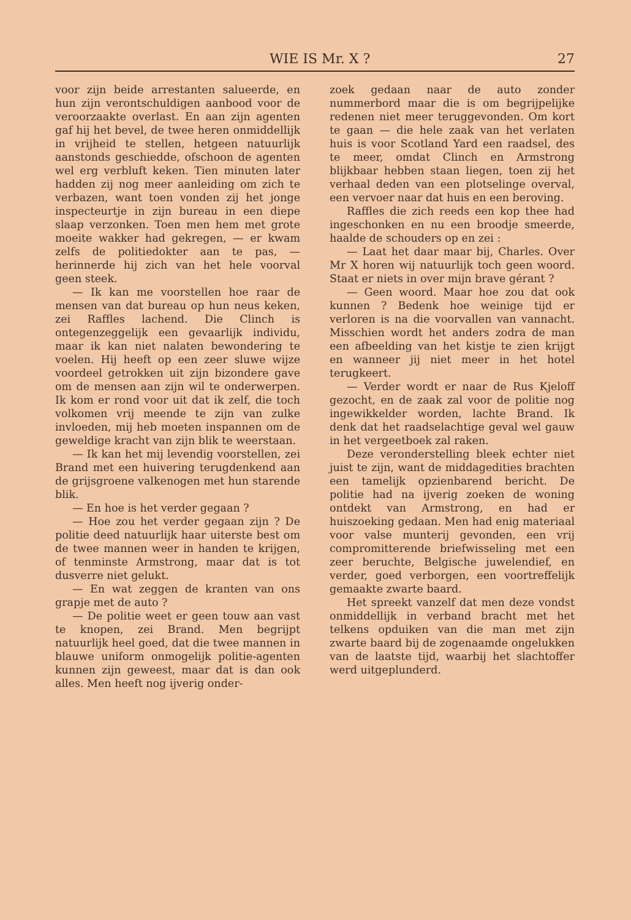WIE IS Mr. X ? 27
voor zijn beide arrestanten salueerde, en hun zijn verontschuldigen aanbood voor de veroorzaakte overlast. En aan zijn agenten gaf hij het bevel, de twee heren onmiddellijk in vrijheid te stellen, hetgeen natuurlijk aanstonds geschiedde, ofschoon de agenten wel erg verbluft keken. Tien minuten later hadden zij nog meer aanleiding om zich te verbazen, want toen vonden zij het jonge inspecteurtje in zijn bureau in een diepe slaap verzonken. Toen men hem met grote moeite wakker had gekregen, — er kwam zelfs de politiedokter aan te pas, — herinnerde hij zich van het hele voorval geen steek.
— Ik kan me voorstellen hoe raar de mensen van dat bureau op hun neus keken, zei Raffles lachend. Die Clinch is ontegenzeggelijk een gevaarlijk individu, maar ik kan niet nalaten bewondering te voelen. Hij heeft op een zeer sluwe wijze voordeel getrokken uit zijn bizondere gave om de mensen aan zijn wil te onderwerpen. Ik kom er rond voor uit dat ik zelf, die toch volkomen vrij meende te zijn van zulke invloeden, mij heb moeten inspannen om de geweldige kracht van zijn blik te weerstaan.
— Ik kan het mij levendig voorstellen, zei Brand met een huivering terugdenkend aan de grijsgroene valkenogen met hun starende blik.
— En hoe is het verder gegaan ?
— Hoe zou het verder gegaan zijn ? De politie deed natuurlijk haar uiterste best om de twee mannen weer in handen te krijgen, of tenminste Armstrong, maar dat is tot dusverre niet gelukt.
— En wat zeggen de kranten van ons grapje met de auto ?
— De politie weet er geen touw aan vast te knopen, zei Brand. Men begrijpt natuurlijk heel goed, dat die twee mannen in blauwe uniform onmogelijk politie-agenten kunnen zijn geweest, maar dat is dan ook alles. Men heeft nog ijverig onder-
zoek gedaan naar de auto zonder nummerbord maar die is om begrijpelijke redenen niet meer teruggevonden. Om kort te gaan — die hele zaak van het verlaten huis is voor Scotland Yard een raadsel, des te meer, omdat Clinch en Armstrong blijkbaar hebben staan liegen, toen zij het verhaal deden van een plotselinge overval, een vervoer naar dat huis en een beroving.
Raffles die zich reeds een kop thee had ingeschonken en nu een broodje smeerde, haalde de schouders op en zei :
— Laat het daar maar bij, Charles. Over Mr X horen wij natuurlijk toch geen woord. Staat er niets in over mijn brave gérant ?
— Geen woord. Maar hoe zou dat ook kunnen ? Bedenk hoe weinige tijd er verloren is na die voorvallen van vannacht. Misschien wordt het anders zodra de man een afbeelding van het kistje te zien krijgt en wanneer jij niet meer in het hotel terugkeert.
— Verder wordt er naar de Rus Kjeloff gezocht, en de zaak zal voor de politie nog ingewikkelder worden, lachte Brand. Ik denk dat het raadselachtige geval wel gauw in het vergeetboek zal raken.
Deze veronderstelling bleek echter niet juist te zijn, want de middagedities brachten een tamelijk opzienbarend bericht. De politie had na ijverig zoeken de woning ontdekt van Armstrong, en had er huiszoeking gedaan. Men had enig materiaal voor valse munterij gevonden, een vrij compromitterende briefwisseling met een zeer beruchte, Belgische juwelendief, en verder, goed verborgen, een voortreffelijk gemaakte zwarte baard.
Het spreekt vanzelf dat men deze vondst onmiddellijk in verband bracht met het telkens opduiken van die man met zijn zwarte baard bij de zogenaamde ongelukken van de laatste tijd, waarbij het slachtoffer werd uitgeplunderd.